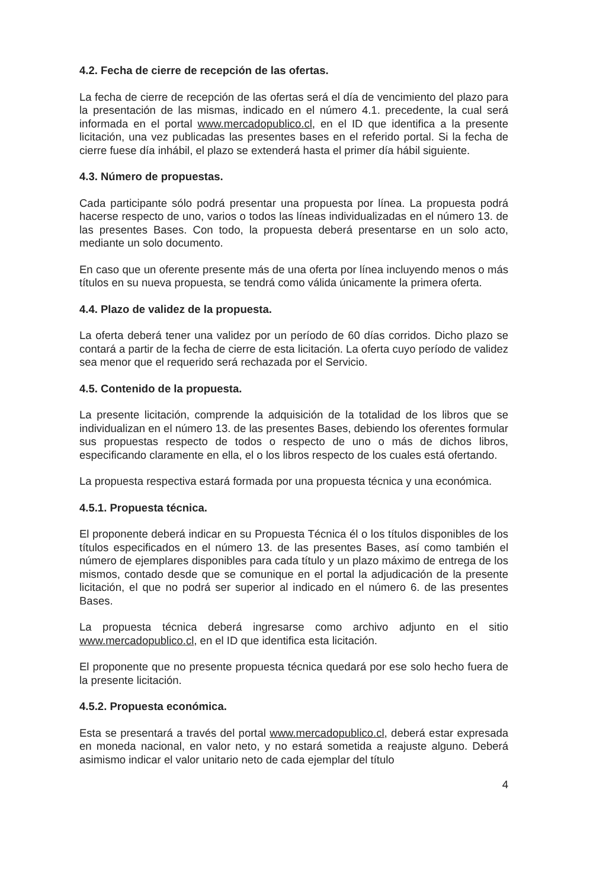4.2. Fecha de cierre de recepción de las ofertas.
La fecha de cierre de recepción de las ofertas será el día de vencimiento del plazo para la presentación de las mismas, indicado en el número 4.1. precedente, la cual será informada en el portal www.mercadopublico.cl, en el ID que identifica a la presente licitación, una vez publicadas las presentes bases en el referido portal. Si la fecha de cierre fuese día inhábil, el plazo se extenderá hasta el primer día hábil siguiente.
4.3. Número de propuestas.
Cada participante sólo podrá presentar una propuesta por línea. La propuesta podrá hacerse respecto de uno, varios o todos las líneas individualizadas en el número 13. de las presentes Bases. Con todo, la propuesta deberá presentarse en un solo acto, mediante un solo documento.
En caso que un oferente presente más de una oferta por línea incluyendo menos o más títulos en su nueva propuesta, se tendrá como válida únicamente la primera oferta.
4.4. Plazo de validez de la propuesta.
La oferta deberá tener una validez por un período de 60 días corridos. Dicho plazo se contará a partir de la fecha de cierre de esta licitación. La oferta cuyo período de validez sea menor que el requerido será rechazada por el Servicio.
4.5. Contenido de la propuesta.
La presente licitación, comprende la adquisición de la totalidad de los libros que se individualizan en el número 13. de las presentes Bases, debiendo los oferentes formular sus propuestas respecto de todos o respecto de uno o más de dichos libros, especificando claramente en ella, el o los libros respecto de los cuales está ofertando.
La propuesta respectiva estará formada por una propuesta técnica y una económica.
4.5.1. Propuesta técnica.
El proponente deberá indicar en su Propuesta Técnica él o los títulos disponibles de los títulos especificados en el número 13. de las presentes Bases, así como también el número de ejemplares disponibles para cada título y un plazo máximo de entrega de los mismos, contado desde que se comunique en el portal la adjudicación de la presente licitación, el que no podrá ser superior al indicado en el número 6. de las presentes Bases.
La propuesta técnica deberá ingresarse como archivo adjunto en el sitio www.mercadopublico.cl, en el ID que identifica esta licitación.
El proponente que no presente propuesta técnica quedará por ese solo hecho fuera de la presente licitación.
4.5.2. Propuesta económica.
Esta se presentará a través del portal www.mercadopublico.cl, deberá estar expresada en moneda nacional, en valor neto, y no estará sometida a reajuste alguno. Deberá asimismo indicar el valor unitario neto de cada ejemplar del título
4